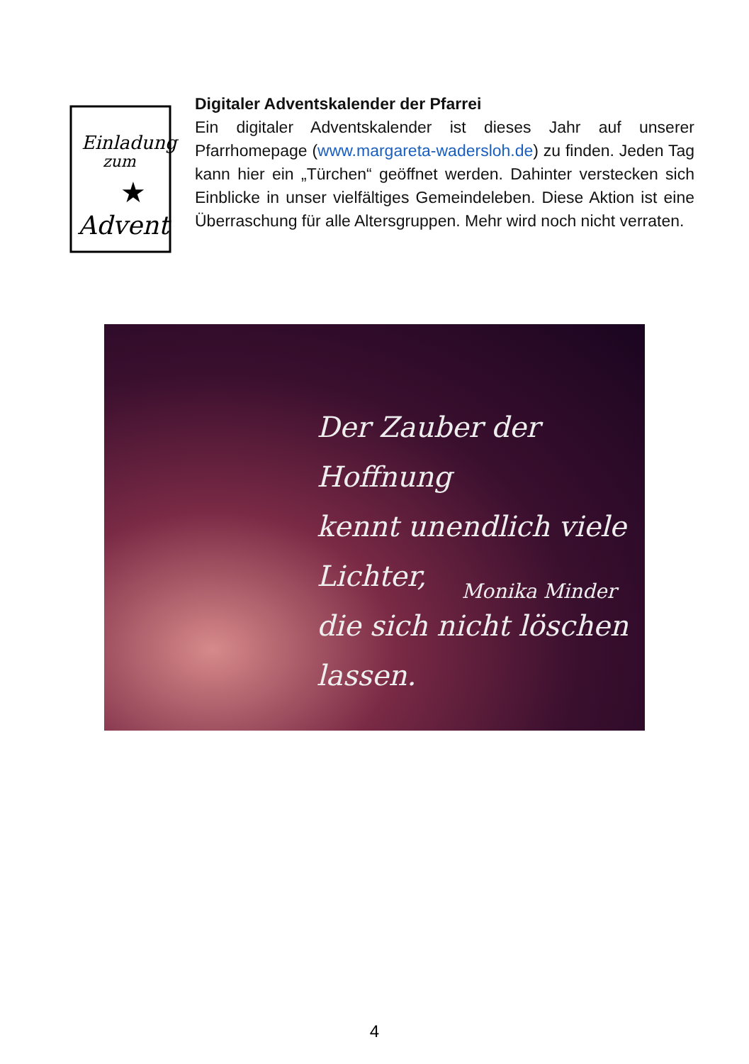Einladung
zum
Advent
★
Digitaler Adventskalender der Pfarrei
Ein digitaler Adventskalender ist dieses Jahr auf unserer Pfarrhomepage (www.margareta-wadersloh.de) zu finden. Jeden Tag kann hier ein „Türchen“ geöffnet werden. Dahinter verstecken sich Einblicke in unser vielfältiges Gemeindeleben. Diese Aktion ist eine Überraschung für alle Altersgruppen. Mehr wird noch nicht verraten.
Der Zauber der Hoffnung
kennt unendlich viele Lichter,
die sich nicht löschen lassen.
Monika Minder
4